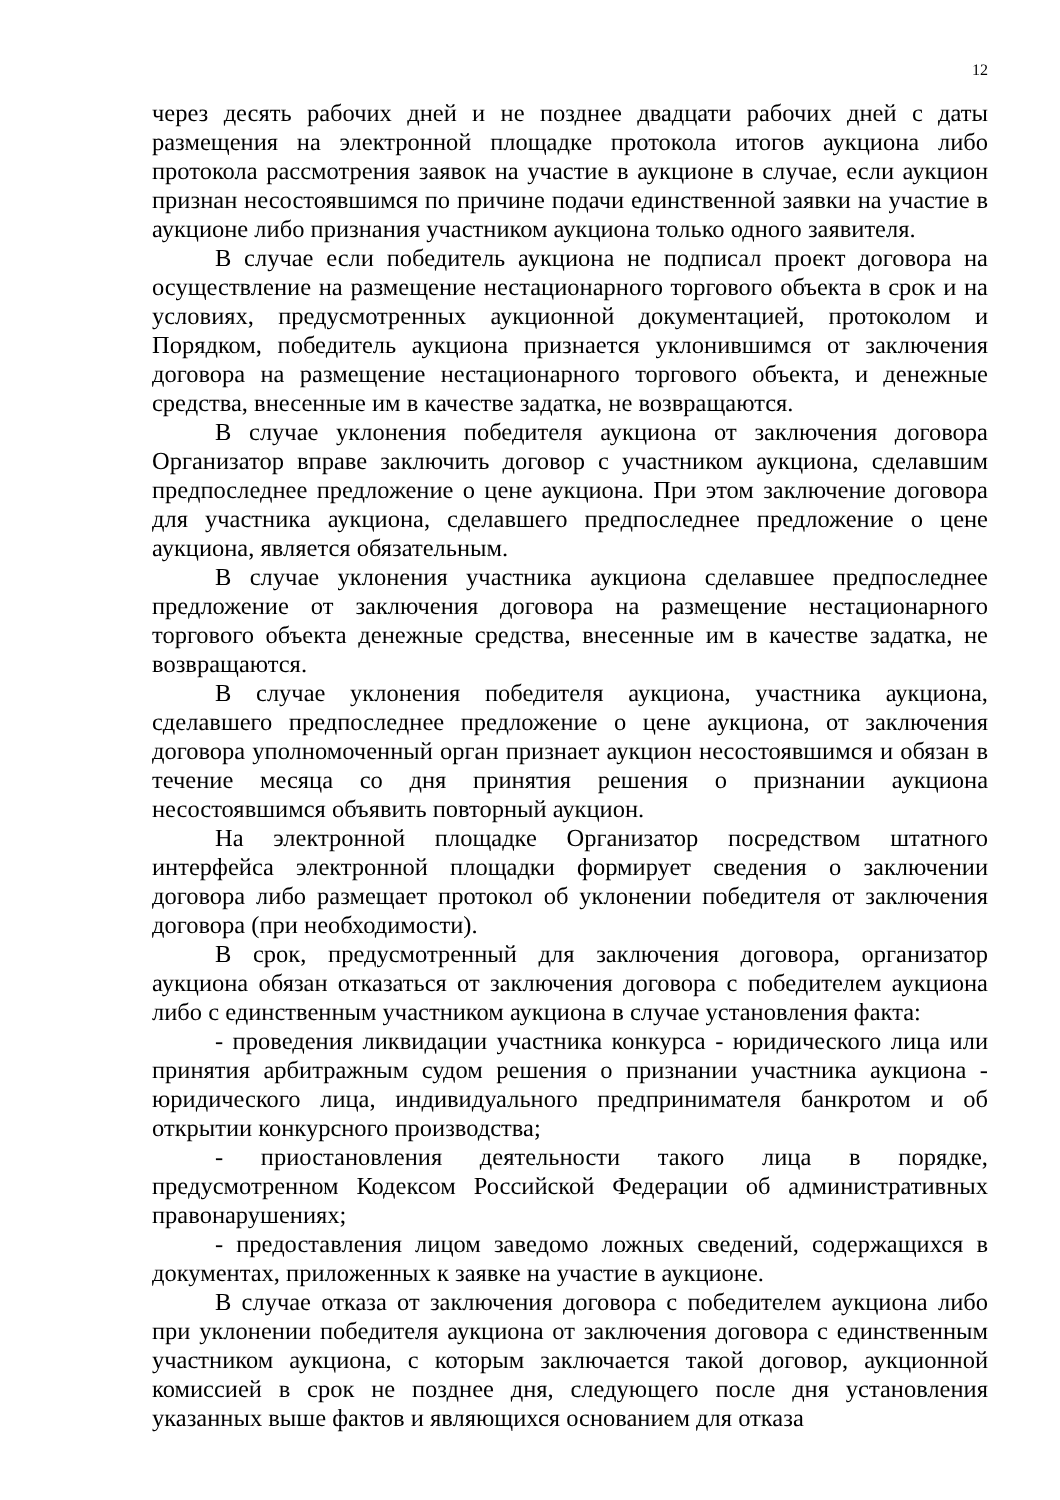12
через десять рабочих дней и не позднее двадцати рабочих дней с даты размещения на электронной площадке протокола итогов аукциона либо протокола рассмотрения заявок на участие в аукционе в случае, если аукцион признан несостоявшимся по причине подачи единственной заявки на участие в аукционе либо признания участником аукциона только одного заявителя.
В случае если победитель аукциона не подписал проект договора на осуществление на размещение нестационарного торгового объекта в срок и на условиях, предусмотренных аукционной документацией, протоколом и Порядком, победитель аукциона признается уклонившимся от заключения договора на размещение нестационарного торгового объекта, и денежные средства, внесенные им в качестве задатка, не возвращаются.
В случае уклонения победителя аукциона от заключения договора Организатор вправе заключить договор с участником аукциона, сделавшим предпоследнее предложение о цене аукциона. При этом заключение договора для участника аукциона, сделавшего предпоследнее предложение о цене аукциона, является обязательным.
В случае уклонения участника аукциона сделавшее предпоследнее предложение от заключения договора на размещение нестационарного торгового объекта денежные средства, внесенные им в качестве задатка, не возвращаются.
В случае уклонения победителя аукциона, участника аукциона, сделавшего предпоследнее предложение о цене аукциона, от заключения договора уполномоченный орган признает аукцион несостоявшимся и обязан в течение месяца со дня принятия решения о признании аукциона несостоявшимся объявить повторный аукцион.
На электронной площадке Организатор посредством штатного интерфейса электронной площадки формирует сведения о заключении договора либо размещает протокол об уклонении победителя от заключения договора (при необходимости).
В срок, предусмотренный для заключения договора, организатор аукциона обязан отказаться от заключения договора с победителем аукциона либо с единственным участником аукциона в случае установления факта:
- проведения ликвидации участника конкурса - юридического лица или принятия арбитражным судом решения о признании участника аукциона - юридического лица, индивидуального предпринимателя банкротом и об открытии конкурсного производства;
- приостановления деятельности такого лица в порядке, предусмотренном Кодексом Российской Федерации об административных правонарушениях;
- предоставления лицом заведомо ложных сведений, содержащихся в документах, приложенных к заявке на участие в аукционе.
В случае отказа от заключения договора с победителем аукциона либо при уклонении победителя аукциона от заключения договора с единственным участником аукциона, с которым заключается такой договор, аукционной комиссией в срок не позднее дня, следующего после дня установления указанных выше фактов и являющихся основанием для отказа